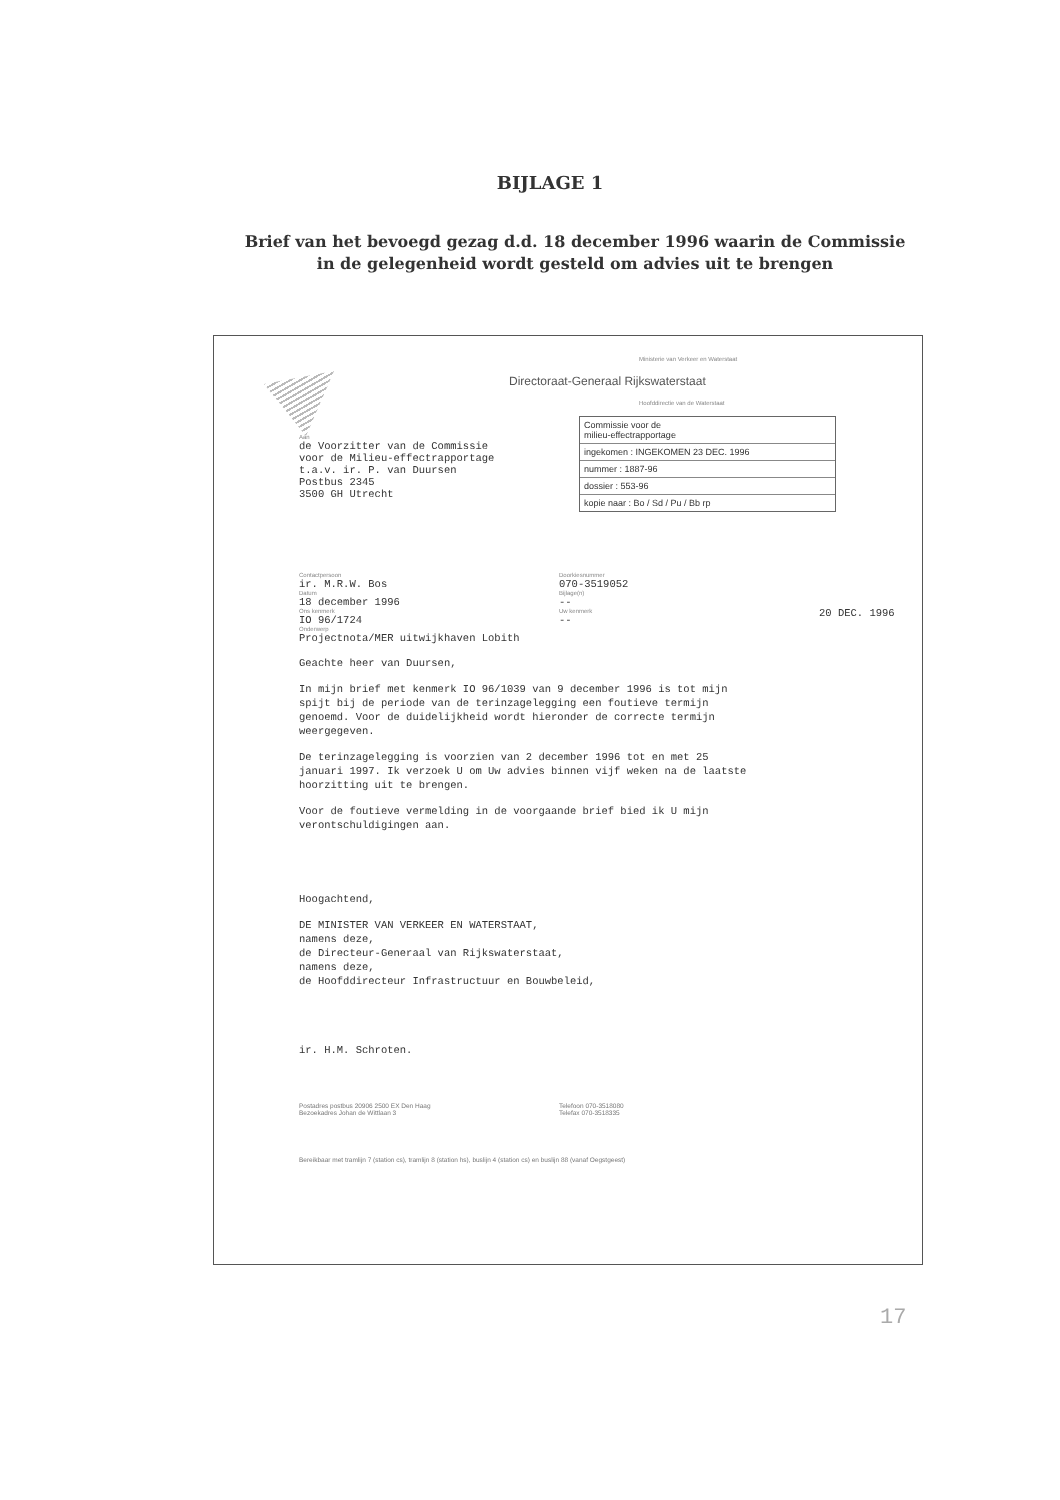BIJLAGE 1
Brief van het bevoegd gezag d.d. 18 december 1996 waarin de Commissie
in de gelegenheid wordt gesteld om advies uit te brengen
Ministerie van Verkeer en Waterstaat
Directoraat-Generaal Rijkswaterstaat
Hoofddirectie van de Waterstaat
Aan
de Voorzitter van de Commissie
voor de Milieu-effectrapportage
t.a.v. ir. P. van Duursen
Postbus 2345
3500 GH Utrecht
Commissie voor de
milieu-effectrapportage
ingekomen : INGEKOMEN 23 DEC. 1996
nummer : 1887-96
dossier : 553-96
kopie naar : Bo / Sd / Pu / Bb rp
Contactpersoon
ir. M.R.W. Bos
Datum
18 december 1996
Ons kenmerk
IO 96/1724
Doorkiesnummer
070-3519052
Bijlage(n)
--
Uw kenmerk
--
20 DEC. 1996
Onderwerp
Projectnota/MER uitwijkhaven Lobith
Geachte heer van Duursen,
In mijn brief met kenmerk IO 96/1039 van 9 december 1996 is tot mijn
spijt bij de periode van de terinzagelegging een foutieve termijn
genoemd. Voor de duidelijkheid wordt hieronder de correcte termijn
weergegeven.
De terinzagelegging is voorzien van 2 december 1996 tot en met 25
januari 1997. Ik verzoek U om Uw advies binnen vijf weken na de laatste
hoorzitting uit te brengen.
Voor de foutieve vermelding in de voorgaande brief bied ik U mijn
verontschuldigingen aan.
Hoogachtend,
DE MINISTER VAN VERKEER EN WATERSTAAT,
namens deze,
de Directeur-Generaal van Rijkswaterstaat,
namens deze,
de Hoofddirecteur Infrastructuur en Bouwbeleid,
ir. H.M. Schroten.
Postadres postbus 20906 2500 EX Den Haag
Bezoekadres Johan de Wittlaan 3
Telefoon 070-3518080
Telefax 070-3518335
Bereikbaar met tramlijn 7 (station cs), tramlijn 8 (station hs), buslijn 4 (station cs) en buslijn 88 (vanaf Oegstgeest)
17